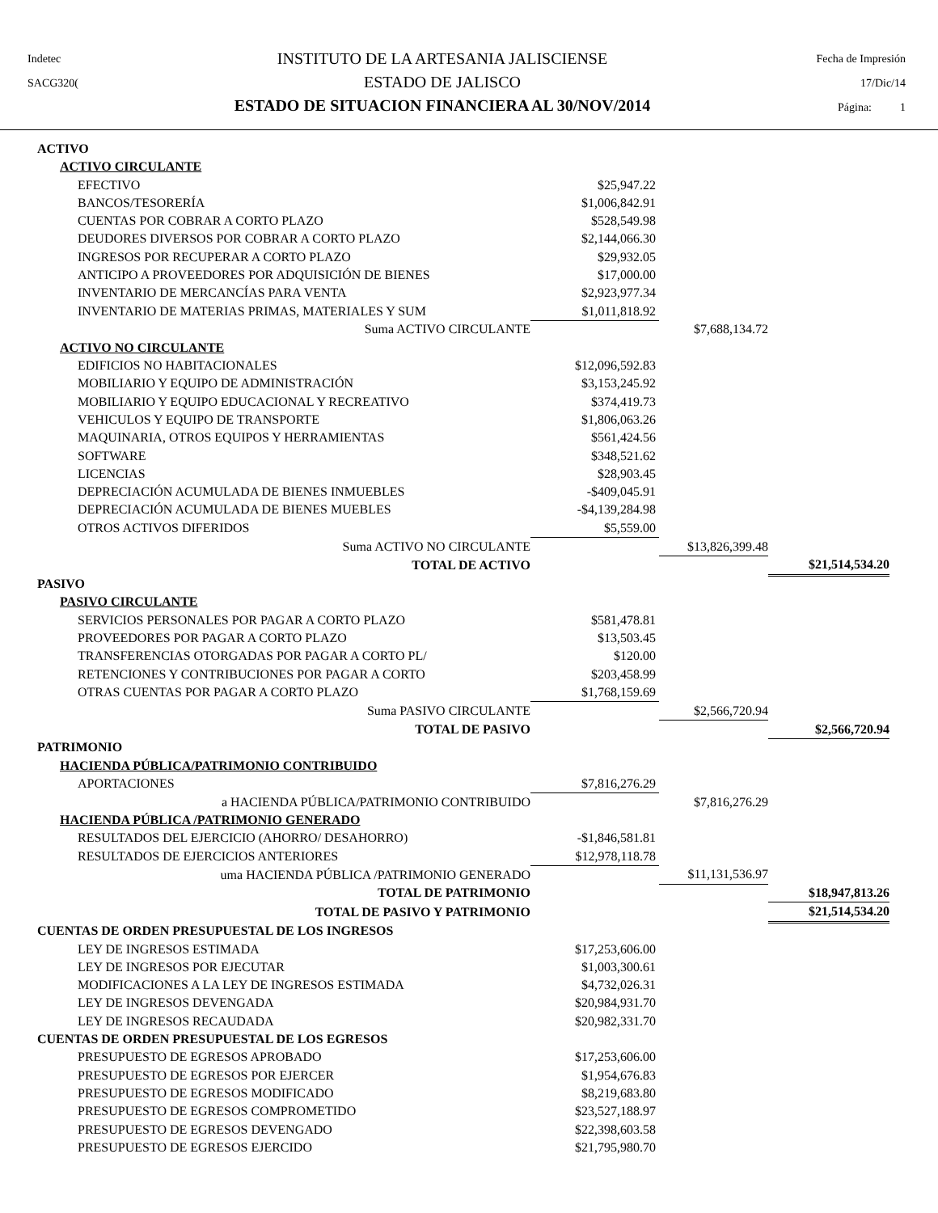Indetec
SACG320(
INSTITUTO DE LA ARTESANIA JALISCIENSE
ESTADO DE JALISCO
ESTADO DE SITUACION FINANCIERA AL 30/NOV/2014
Fecha de Impresión
17/Dic/14
Página: 1
| ACTIVO | | | |
| ACTIVO CIRCULANTE | | | |
| EFECTIVO | $25,947.22 | | |
| BANCOS/TESORERÍA | $1,006,842.91 | | |
| CUENTAS POR COBRAR A CORTO PLAZO | $528,549.98 | | |
| DEUDORES DIVERSOS POR COBRAR A CORTO PLAZO | $2,144,066.30 | | |
| INGRESOS POR RECUPERAR A CORTO PLAZO | $29,932.05 | | |
| ANTICIPO A PROVEEDORES POR ADQUISICIÓN DE BIENES | $17,000.00 | | |
| INVENTARIO DE MERCANCÍAS PARA VENTA | $2,923,977.34 | | |
| INVENTARIO DE MATERIAS PRIMAS, MATERIALES Y SUM | $1,011,818.92 | | |
| Suma ACTIVO CIRCULANTE | | $7,688,134.72 | |
| ACTIVO NO CIRCULANTE | | | |
| EDIFICIOS NO HABITACIONALES | $12,096,592.83 | | |
| MOBILIARIO Y EQUIPO DE ADMINISTRACIÓN | $3,153,245.92 | | |
| MOBILIARIO Y EQUIPO EDUCACIONAL Y RECREATIVO | $374,419.73 | | |
| VEHICULOS Y EQUIPO DE TRANSPORTE | $1,806,063.26 | | |
| MAQUINARIA, OTROS EQUIPOS Y HERRAMIENTAS | $561,424.56 | | |
| SOFTWARE | $348,521.62 | | |
| LICENCIAS | $28,903.45 | | |
| DEPRECIACIÓN ACUMULADA DE BIENES INMUEBLES | -$409,045.91 | | |
| DEPRECIACIÓN ACUMULADA DE BIENES MUEBLES | -$4,139,284.98 | | |
| OTROS ACTIVOS DIFERIDOS | $5,559.00 | | |
| Suma ACTIVO NO CIRCULANTE | | $13,826,399.48 | |
| TOTAL DE ACTIVO | | | $21,514,534.20 |
| PASIVO | | | |
| PASIVO CIRCULANTE | | | |
| SERVICIOS PERSONALES POR PAGAR A CORTO PLAZO | $581,478.81 | | |
| PROVEEDORES POR PAGAR A CORTO PLAZO | $13,503.45 | | |
| TRANSFERENCIAS OTORGADAS POR PAGAR A CORTO PL/ | $120.00 | | |
| RETENCIONES Y CONTRIBUCIONES POR PAGAR A CORTO | $203,458.99 | | |
| OTRAS CUENTAS POR PAGAR A CORTO PLAZO | $1,768,159.69 | | |
| Suma PASIVO CIRCULANTE | | $2,566,720.94 | |
| TOTAL DE PASIVO | | | $2,566,720.94 |
| PATRIMONIO | | | |
| HACIENDA PÚBLICA/PATRIMONIO CONTRIBUIDO | | | |
| APORTACIONES | $7,816,276.29 | | |
| a HACIENDA PÚBLICA/PATRIMONIO CONTRIBUIDO | | $7,816,276.29 | |
| HACIENDA PÚBLICA /PATRIMONIO GENERADO | | | |
| RESULTADOS DEL EJERCICIO (AHORRO/ DESAHORRO) | -$1,846,581.81 | | |
| RESULTADOS DE EJERCICIOS ANTERIORES | $12,978,118.78 | | |
| uma HACIENDA PÚBLICA /PATRIMONIO GENERADO | | $11,131,536.97 | |
| TOTAL DE PATRIMONIO | | | $18,947,813.26 |
| TOTAL DE PASIVO Y PATRIMONIO | | | $21,514,534.20 |
| CUENTAS DE ORDEN PRESUPUESTAL DE LOS INGRESOS | | | |
| LEY DE INGRESOS ESTIMADA | $17,253,606.00 | | |
| LEY DE INGRESOS POR EJECUTAR | $1,003,300.61 | | |
| MODIFICACIONES A LA LEY DE INGRESOS ESTIMADA | $4,732,026.31 | | |
| LEY DE INGRESOS DEVENGADA | $20,984,931.70 | | |
| LEY DE INGRESOS RECAUDADA | $20,982,331.70 | | |
| CUENTAS DE ORDEN PRESUPUESTAL DE LOS EGRESOS | | | |
| PRESUPUESTO DE EGRESOS APROBADO | $17,253,606.00 | | |
| PRESUPUESTO DE EGRESOS POR EJERCER | $1,954,676.83 | | |
| PRESUPUESTO DE EGRESOS MODIFICADO | $8,219,683.80 | | |
| PRESUPUESTO DE EGRESOS COMPROMETIDO | $23,527,188.97 | | |
| PRESUPUESTO DE EGRESOS DEVENGADO | $22,398,603.58 | | |
| PRESUPUESTO DE EGRESOS EJERCIDO | $21,795,980.70 | | |